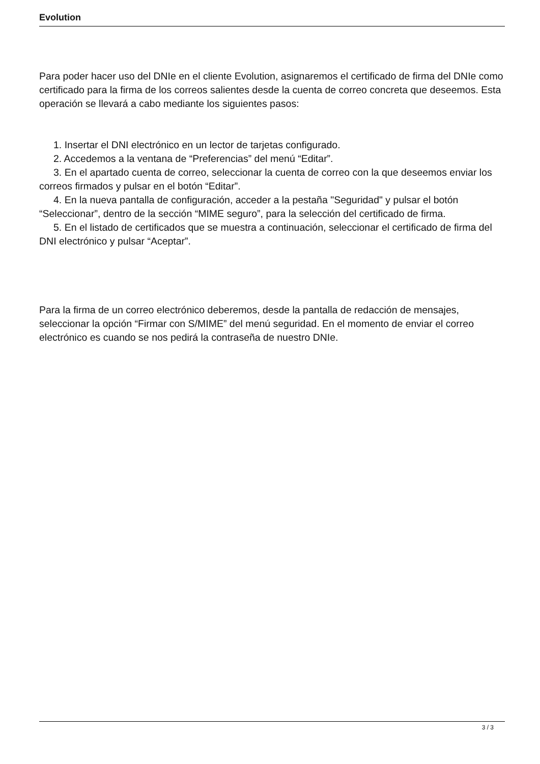Evolution
Para poder hacer uso del DNIe en el cliente Evolution, asignaremos el certificado de firma del DNIe como certificado para la firma de los correos salientes desde la cuenta de correo concreta que deseemos. Esta operación se llevará a cabo mediante los siguientes pasos:
1. Insertar el DNI electrónico en un lector de tarjetas configurado.
2. Accedemos a la ventana de “Preferencias” del menú “Editar”.
3. En el apartado cuenta de correo, seleccionar la cuenta de correo con la que deseemos enviar los correos firmados y pulsar en el botón “Editar”.
4. En la nueva pantalla de configuración, acceder a la pestaña "Seguridad" y pulsar el botón “Seleccionar”, dentro de la sección “MIME seguro”, para la selección del certificado de firma.
5. En el listado de certificados que se muestra a continuación, seleccionar el certificado de firma del DNI electrónico y pulsar “Aceptar”.
Para la firma de un correo electrónico deberemos, desde la pantalla de redacción de mensajes, seleccionar la opción “Firmar con S/MIME” del menú seguridad. En el momento de enviar el correo electrónico es cuando se nos pedirá la contraseña de nuestro DNIe.
3 / 3